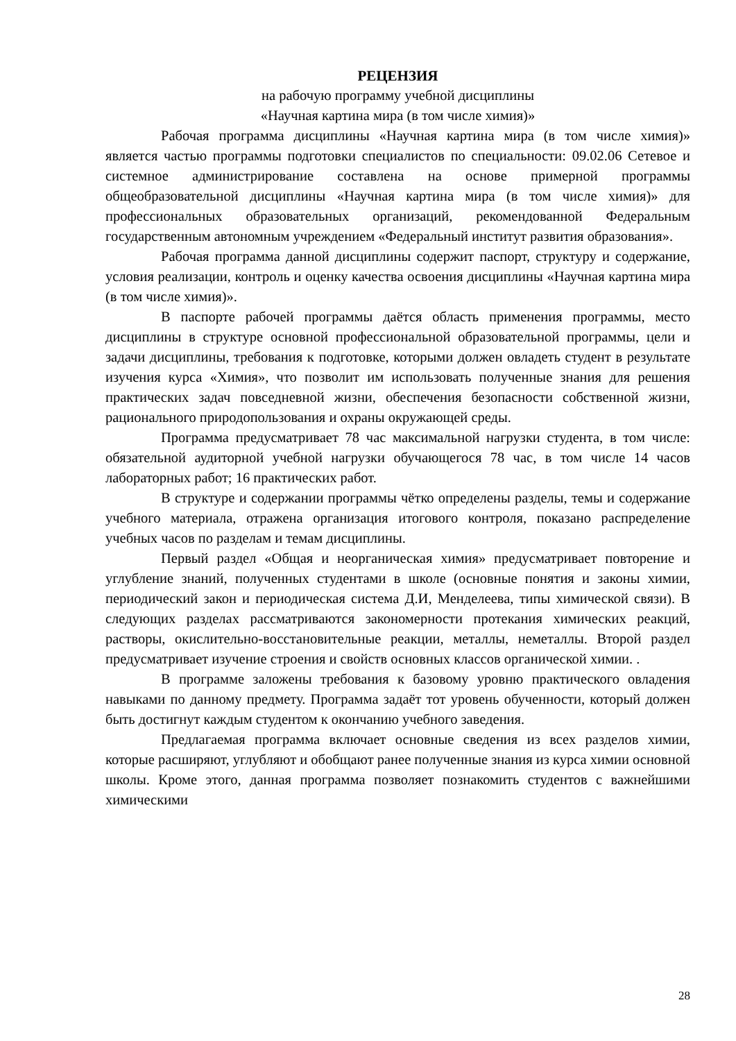РЕЦЕНЗИЯ
на рабочую программу учебной дисциплины
«Научная картина мира (в том числе химия)»
Рабочая программа дисциплины «Научная картина мира (в том числе химия)» является частью программы подготовки специалистов по специальности: 09.02.06 Сетевое и системное администрирование составлена на основе примерной программы общеобразовательной дисциплины «Научная картина мира (в том числе химия)» для профессиональных образовательных организаций, рекомендованной Федеральным государственным автономным учреждением «Федеральный институт развития образования».
Рабочая программа данной дисциплины содержит паспорт, структуру и содержание, условия реализации, контроль и оценку качества освоения дисциплины «Научная картина мира (в том числе химия)».
В паспорте рабочей программы даётся область применения программы, место дисциплины в структуре основной профессиональной образовательной программы, цели и задачи дисциплины, требования к подготовке, которыми должен овладеть студент в результате изучения курса «Химия», что позволит им использовать полученные знания для решения практических задач повседневной жизни, обеспечения безопасности собственной жизни, рационального природопользования и охраны окружающей среды.
Программа предусматривает 78 час максимальной нагрузки студента, в том числе: обязательной аудиторной учебной нагрузки обучающегося 78 час, в том числе 14 часов лабораторных работ; 16 практических работ.
В структуре и содержании программы чётко определены разделы, темы и содержание учебного материала, отражена организация итогового контроля, показано распределение учебных часов по разделам и темам дисциплины.
Первый раздел «Общая и неорганическая химия» предусматривает повторение и углубление знаний, полученных студентами в школе (основные понятия и законы химии, периодический закон и периодическая система Д.И, Менделеева, типы химической связи). В следующих разделах рассматриваются закономерности протекания химических реакций, растворы, окислительно-восстановительные реакции, металлы, неметаллы. Второй раздел предусматривает изучение строения и свойств основных классов органической химии. .
В программе заложены требования к базовому уровню практического овладения навыками по данному предмету. Программа задаёт тот уровень обученности, который должен быть достигнут каждым студентом к окончанию учебного заведения.
Предлагаемая программа включает основные сведения из всех разделов химии, которые расширяют, углубляют и обобщают ранее полученные знания из курса химии основной школы. Кроме этого, данная программа позволяет познакомить студентов с важнейшими химическими
28